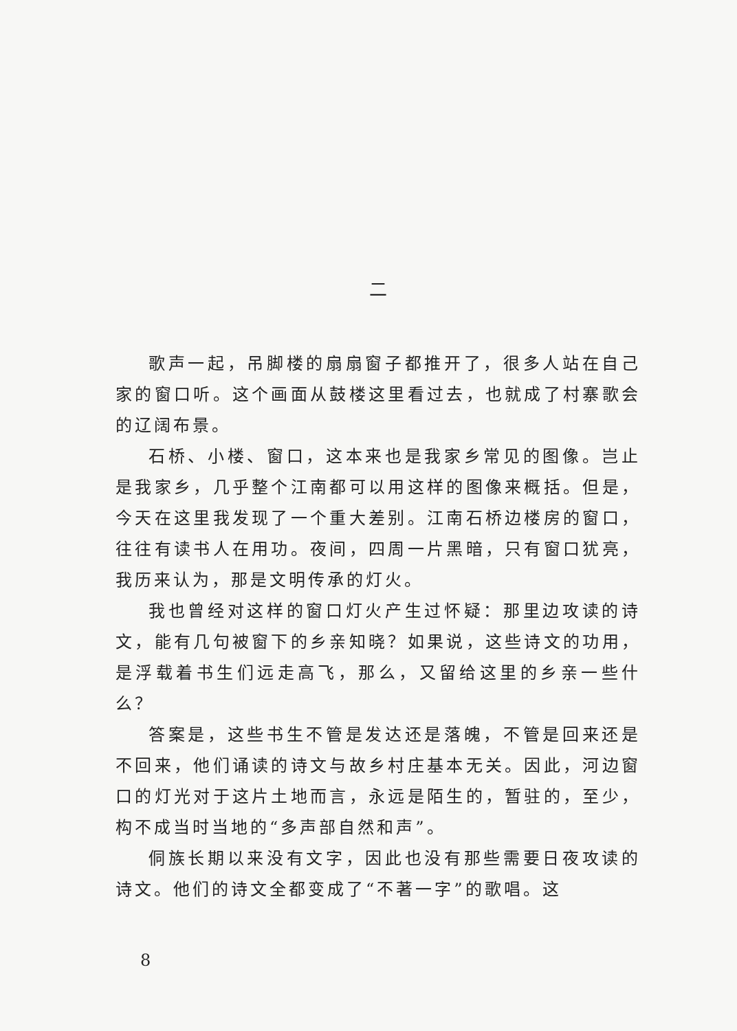二
歌声一起，吊脚楼的扇扇窗子都推开了，很多人站在自己家的窗口听。这个画面从鼓楼这里看过去，也就成了村寨歌会的辽阔布景。
石桥、小楼、窗口，这本来也是我家乡常见的图像。岂止是我家乡，几乎整个江南都可以用这样的图像来概括。但是，今天在这里我发现了一个重大差别。江南石桥边楼房的窗口，往往有读书人在用功。夜间，四周一片黑暗，只有窗口犹亮，我历来认为，那是文明传承的灯火。
我也曾经对这样的窗口灯火产生过怀疑：那里边攻读的诗文，能有几句被窗下的乡亲知晓？如果说，这些诗文的功用，是浮载着书生们远走高飞，那么，又留给这里的乡亲一些什么？
答案是，这些书生不管是发达还是落魄，不管是回来还是不回来，他们诵读的诗文与故乡村庄基本无关。因此，河边窗口的灯光对于这片土地而言，永远是陌生的，暂驻的，至少，构不成当时当地的“多声部自然和声”。
侗族长期以来没有文字，因此也没有那些需要日夜攻读的诗文。他们的诗文全都变成了“不著一字”的歌唱。这
8